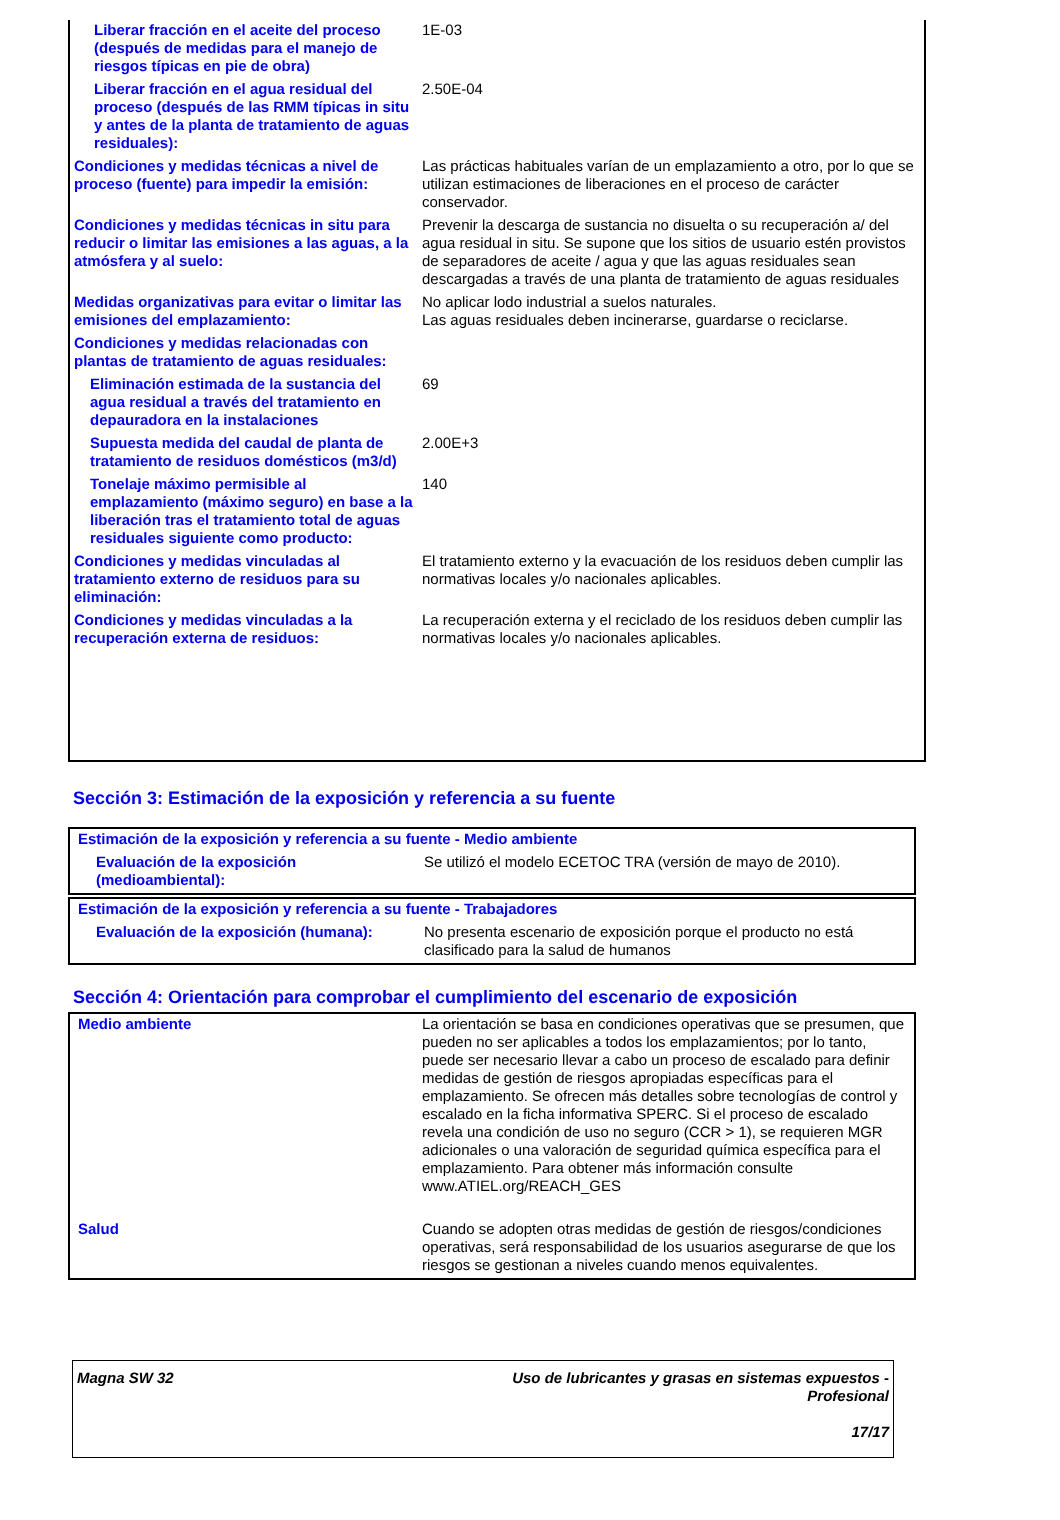| Liberar fracción en el aceite del proceso (después de medidas para el manejo de riesgos típicas en pie de obra) | 1E-03 |
| Liberar fracción en el agua residual del proceso (después de las RMM típicas in situ y antes de la planta de tratamiento de aguas residuales): | 2.50E-04 |
| Condiciones y medidas técnicas a nivel de proceso (fuente) para impedir la emisión: | Las prácticas habituales varían de un emplazamiento a otro, por lo que se utilizan estimaciones de liberaciones en el proceso de carácter conservador. |
| Condiciones y medidas técnicas in situ para reducir o limitar las emisiones a las aguas, a la atmósfera y al suelo: | Prevenir la descarga de sustancia no disuelta o su recuperación a/ del agua residual in situ. Se supone que los sitios de usuario estén provistos de separadores de aceite / agua y que las aguas residuales sean descargadas a través de una planta de tratamiento de aguas residuales |
| Medidas organizativas para evitar o limitar las emisiones del emplazamiento: | No aplicar lodo industrial a suelos naturales. Las aguas residuales deben incinerarse, guardarse o reciclarse. |
| Condiciones y medidas relacionadas con plantas de tratamiento de aguas residuales: | |
| Eliminación estimada de la sustancia del agua residual a través del tratamiento en depauradora en la instalaciones | 69 |
| Supuesta medida del caudal de planta de tratamiento de residuos domésticos (m3/d) | 2.00E+3 |
| Tonelaje máximo permisible al emplazamiento (máximo seguro) en base a la liberación tras el tratamiento total de aguas residuales siguiente como producto: | 140 |
| Condiciones y medidas vinculadas al tratamiento externo de residuos para su eliminación: | El tratamiento externo y la evacuación de los residuos deben cumplir las normativas locales y/o nacionales aplicables. |
| Condiciones y medidas vinculadas a la recuperación externa de residuos: | La recuperación externa y el reciclado de los residuos deben cumplir las normativas locales y/o nacionales aplicables. |
Sección 3: Estimación de la exposición y referencia a su fuente
| Estimación de la exposición y referencia a su fuente - Medio ambiente | |
| Evaluación de la exposición (medioambiental): | Se utilizó el modelo ECETOC TRA (versión de mayo de 2010). |
| Estimación de la exposición y referencia a su fuente - Trabajadores | |
| Evaluación de la exposición (humana): | No presenta escenario de exposición porque el producto no está clasificado para la salud de humanos |
Sección 4: Orientación para comprobar el cumplimiento del escenario de exposición
| Medio ambiente | La orientación se basa en condiciones operativas que se presumen, que pueden no ser aplicables a todos los emplazamientos; por lo tanto, puede ser necesario llevar a cabo un proceso de escalado para definir medidas de gestión de riesgos apropiadas específicas para el emplazamiento. Se ofrecen más detalles sobre tecnologías de control y escalado en la ficha informativa SPERC. Si el proceso de escalado revela una condición de uso no seguro (CCR > 1), se requieren MGR adicionales o una valoración de seguridad química específica para el emplazamiento. Para obtener más información consulte www.ATIEL.org/REACH_GES |
| Salud | Cuando se adopten otras medidas de gestión de riesgos/condiciones operativas, será responsabilidad de los usuarios asegurarse de que los riesgos se gestionan a niveles cuando menos equivalentes. |
| Magna SW 32 | Uso de lubricantes y grasas en sistemas expuestos - Profesional 17/17 |